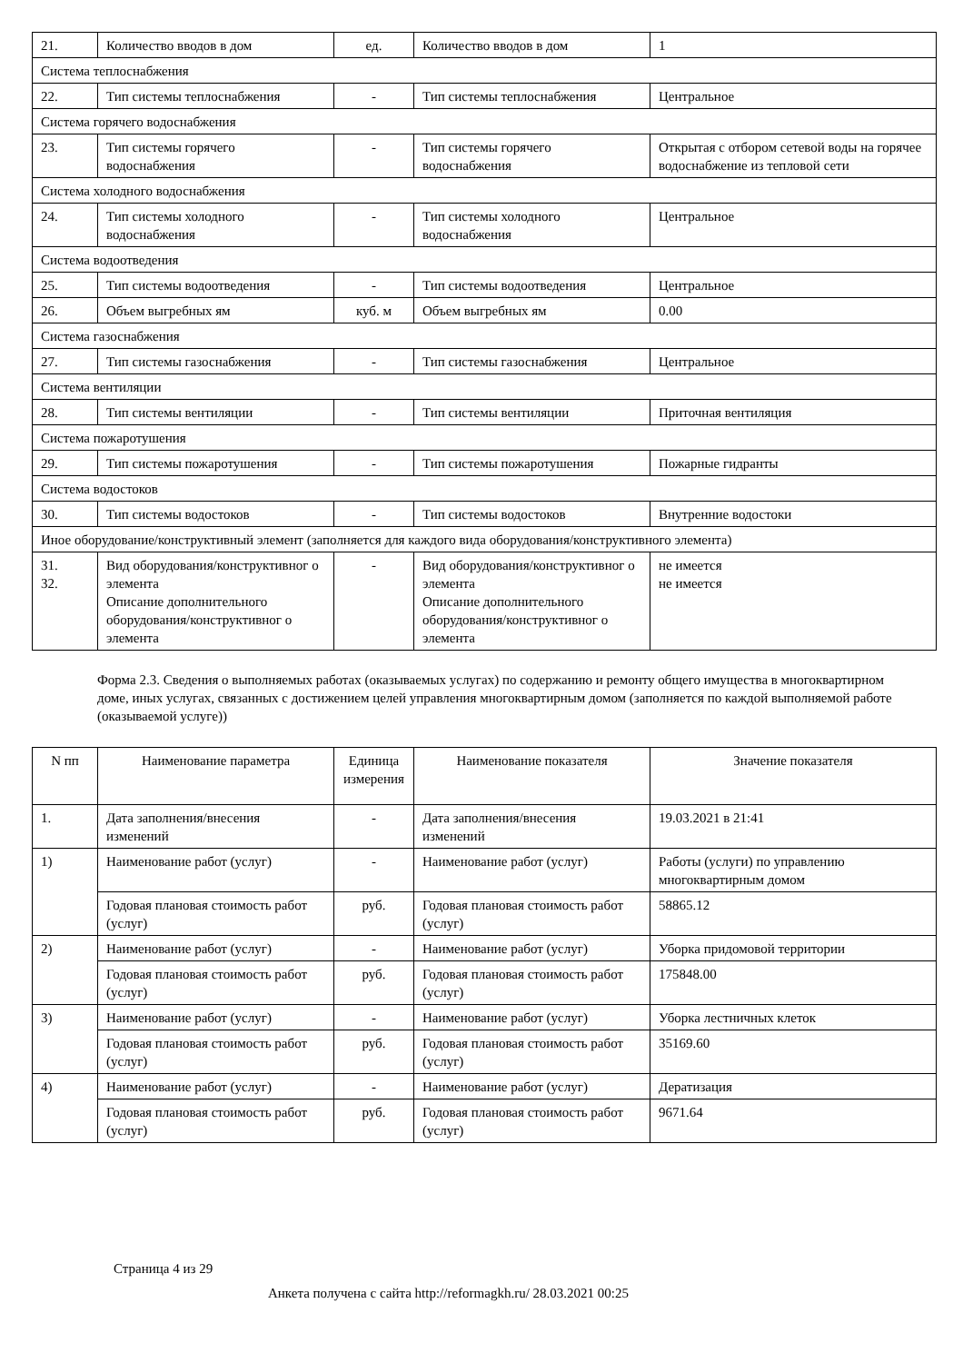| 21. | Количество вводов в дом | ед. | Количество вводов в дом | 1 |
| Система теплоснабжения | | | | |
| 22. | Тип системы теплоснабжения | - | Тип системы теплоснабжения | Центральное |
| Система горячего водоснабжения | | | | |
| 23. | Тип системы горячего водоснабжения | - | Тип системы горячего водоснабжения | Открытая с отбором сетевой воды на горячее водоснабжение из тепловой сети |
| Система холодного водоснабжения | | | | |
| 24. | Тип системы холодного водоснабжения | - | Тип системы холодного водоснабжения | Центральное |
| Система водоотведения | | | | |
| 25. | Тип системы водоотведения | - | Тип системы водоотведения | Центральное |
| 26. | Объем выгребных ям | куб. м | Объем выгребных ям | 0.00 |
| Система газоснабжения | | | | |
| 27. | Тип системы газоснабжения | - | Тип системы газоснабжения | Центральное |
| Система вентиляции | | | | |
| 28. | Тип системы вентиляции | - | Тип системы вентиляции | Приточная вентиляция |
| Система пожаротушения | | | | |
| 29. | Тип системы пожаротушения | - | Тип системы пожаротушения | Пожарные гидранты |
| Система водостоков | | | | |
| 30. | Тип системы водостоков | - | Тип системы водостоков | Внутренние водостоки |
| Иное оборудование/конструктивный элемент (заполняется для каждого вида оборудования/конструктивного элемента) | | | | |
| 31. 32. | Вид оборудования/конструктивног о элемента Описание дополнительного оборудования/конструктивног о элемента | - | Вид оборудования/конструктивног о элемента Описание дополнительного оборудования/конструктивног о элемента | не имеется не имеется |
Форма 2.3. Сведения о выполняемых работах (оказываемых услугах) по содержанию и ремонту общего имущества в многоквартирном доме, иных услугах, связанных с достижением целей управления многоквартирным домом (заполняется по каждой выполняемой работе (оказываемой услуге))
| N пп | Наименование параметра | Единица измерения | Наименование показателя | Значение показателя |
| --- | --- | --- | --- | --- |
| 1. | Дата заполнения/внесения изменений | - | Дата заполнения/внесения изменений | 19.03.2021 в 21:41 |
| 1) | Наименование работ (услуг) | - | Наименование работ (услуг) | Работы (услуги) по управлению многоквартирным домом |
| | Годовая плановая стоимость работ (услуг) | руб. | Годовая плановая стоимость работ (услуг) | 58865.12 |
| 2) | Наименование работ (услуг) | - | Наименование работ (услуг) | Уборка придомовой территории |
| | Годовая плановая стоимость работ (услуг) | руб. | Годовая плановая стоимость работ (услуг) | 175848.00 |
| 3) | Наименование работ (услуг) | - | Наименование работ (услуг) | Уборка лестничных клеток |
| | Годовая плановая стоимость работ (услуг) | руб. | Годовая плановая стоимость работ (услуг) | 35169.60 |
| 4) | Наименование работ (услуг) | - | Наименование работ (услуг) | Дератизация |
| | Годовая плановая стоимость работ (услуг) | руб. | Годовая плановая стоимость работ (услуг) | 9671.64 |
Страница 4 из 29
Анкета получена с сайта http://reformagkh.ru/ 28.03.2021 00:25